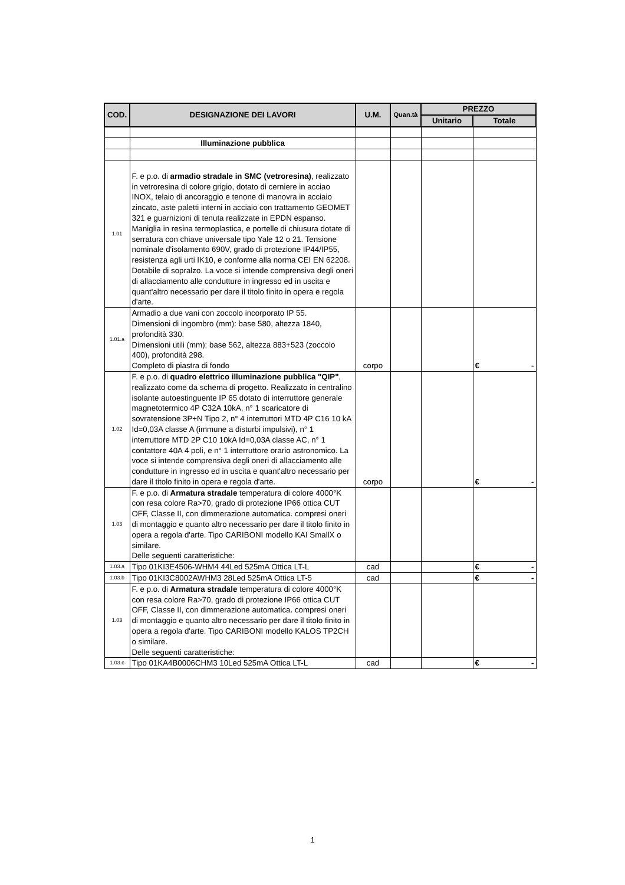| COD. | DESIGNAZIONE DEI LAVORI | U.M. | Quan.tà | PREZZO | |
| --- | --- | --- | --- | --- | --- |
| | | | | Unitario | Totale |
| | Illuminazione pubblica | | | | |
| 1.01 | F. e p.o. di armadio stradale in SMC (vetroresina) , realizzato in vetroresina di colore grigio, dotato di cerniere in acciao INOX, telaio di ancoraggio e tenone di manovra in acciaio zincato, aste paletti interni in acciaio con trattamento GEOMET 321 e guarnizioni di tenuta realizzate in EPDN espanso. Maniglia in resina termoplastica, e portelle di chiusura dotate di serratura con chiave universale tipo Yale 12 o 21. Tensione nominale d'isolamento 690V, grado di protezione IP44/IP55, resistenza agli urti IK10, e conforme alla norma CEI EN 62208. Dotabile di sopralzo. La voce si intende comprensiva degli oneri di allacciamento alle condutture in ingresso ed in uscita e quant'altro necessario per dare il titolo finito in opera e regola d'arte. | | | | |
| 1.01.a | Armadio a due vani con zoccolo incorporato IP 55. Dimensioni di ingombro (mm): base 580, altezza 1840, profondità 330. Dimensioni utili (mm): base 562, altezza 883+523 (zoccolo 400), profondità 298. Completo di piastra di fondo | corpo | | | € - |
| 1.02 | F. e p.o. di quadro elettrico illuminazione pubblica "QIP" , realizzato come da schema di progetto. Realizzato in centralino isolante autoestinguente IP 65 dotato di interruttore generale magnetotermico 4P C32A 10kA, n° 1 scaricatore di sovratensione 3P+N Tipo 2, n° 4 interruttori MTD 4P C16 10 kA Id=0,03A classe A (immune a disturbi impulsivi), n° 1 interruttore MTD 2P C10 10kA Id=0,03A classe AC, n° 1 contattore 40A 4 poli, e n° 1 interruttore orario astronomico. La voce si intende comprensiva degli oneri di allacciamento alle condutture in ingresso ed in uscita e quant'altro necessario per dare il titolo finito in opera e regola d'arte. | corpo | | | € - |
| 1.03 | F. e p.o. di Armatura stradale temperatura di colore 4000°K con resa colore Ra>70, grado di protezione IP66 ottica CUT OFF, Classe II, con dimmerazione automatica. compresi oneri di montaggio e quanto altro necessario per dare il titolo finito in opera a regola d'arte. Tipo CARIBONI modello KAI SmallX o similare. Delle seguenti caratteristiche: | | | | |
| 1.03.a | Tipo 01KI3E4506-WHM4 44Led 525mA Ottica LT-L | cad | | | € - |
| 1.03.b | Tipo 01KI3C8002AWHM3 28Led 525mA Ottica LT-5 | cad | | | € - |
| 1.03 | F. e p.o. di Armatura stradale temperatura di colore 4000°K con resa colore Ra>70, grado di protezione IP66 ottica CUT OFF, Classe II, con dimmerazione automatica. compresi oneri di montaggio e quanto altro necessario per dare il titolo finito in opera a regola d'arte. Tipo CARIBONI modello KALOS TP2CH o similare. Delle seguenti caratteristiche: | | | | |
| 1.03.c | Tipo 01KA4B0006CHM3 10Led 525mA Ottica LT-L | cad | | | € - |
1